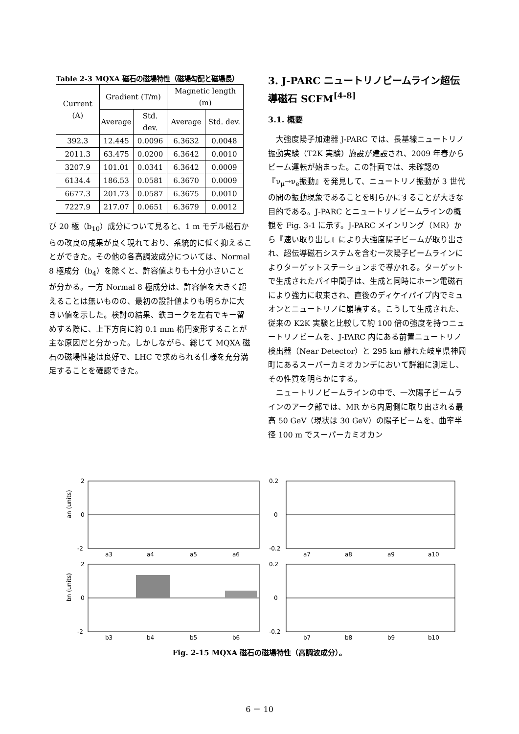Table 2-3 MQXA 磁石の磁場特性（磁場勾配と磁場長）
| Current (A) | Gradient (T/m) | | Magnetic length (m) | |
| --- | --- | --- | --- | --- |
| | Average | Std. dev. | Average | Std. dev. |
| 392.3 | 12.445 | 0.0096 | 6.3632 | 0.0048 |
| 2011.3 | 63.475 | 0.0200 | 6.3642 | 0.0010 |
| 3207.9 | 101.01 | 0.0341 | 6.3642 | 0.0009 |
| 6134.4 | 186.53 | 0.0581 | 6.3670 | 0.0009 |
| 6677.3 | 201.73 | 0.0587 | 6.3675 | 0.0010 |
| 7227.9 | 217.07 | 0.0651 | 6.3679 | 0.0012 |
び 20 極（b<sub>10</sub>）成分について見ると、1 m モデル磁石からの改良の成果が良く現れており、系統的に低く抑えることができた。その他の各高調波成分については、Normal 8 極成分（b<sub>4</sub>）を除くと、許容値よりも十分小さいことが分かる。一方 Normal 8 極成分は、許容値を大きく超えることは無いものの、最初の設計値よりも明らかに大きい値を示した。検討の結果、鉄ヨークを左右でキー留めする際に、上下方向に約 0.1 mm 楕円変形することが主な原因だと分かった。しかしながら、総じて MQXA 磁石の磁場性能は良好で、LHC で求められる仕様を充分満足することを確認できた。
3. J-PARC ニュートリノビームライン超伝導磁石 SCFM<sup>[4-8]</sup>
3.1. 概要
大強度陽子加速器 J-PARC では、長基線ニュートリノ振動実験（T2K 実験）施設が建設され、2009 年春からビーム運転が始まった。この計画では、未確認の『ν<sub>μ</sub>→ν<sub>e</sub>振動』を発見して、ニュートリノ振動が 3 世代の間の振動現象であることを明らかにすることが大きな目的である。J-PARC とニュートリノビームラインの概観を Fig. 3-1 に示す。J-PARC メインリング（MR）から『速い取り出し』により大強度陽子ビームが取り出され、超伝導磁石システムを含む一次陽子ビームラインによりターゲットステーションまで導かれる。ターゲットで生成されたパイ中間子は、生成と同時にホーン電磁石により強力に収束され、直後のディケイパイプ内でミュオンとニュートリノに崩壊する。こうして生成された、従来の K2K 実験と比較して約 100 倍の強度を持つニュートリノビームを、J-PARC 内にある前置ニュートリノ検出器（Near Detector）と 295 km 離れた岐阜県神岡町にあるスーパーカミオカンデにおいて詳細に測定し、その性質を明らかにする。
ニュートリノビームラインの中で、一次陽子ビームラインのアーク部では、MR から内周側に取り出される最高 50 GeV（現状は 30 GeV）の陽子ビームを、曲率半径 100 m でスーパーカミオカン
an (units)
bn (units)
2
0
-2
0.2
0
-0.2
2
0
-2
0.2
0
-0.2
a3
a4
a5
a6
a7
a8
a9
a10
b3
b4
b5
b6
b7
b8
b9
b10
Fig. 2-15 MQXA 磁石の磁場特性（高調波成分）。
6 － 10